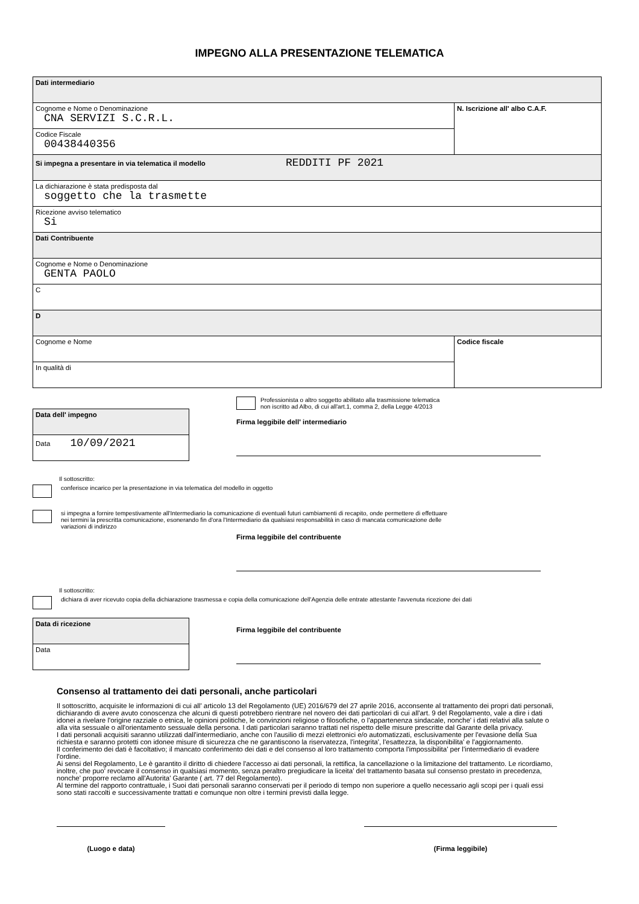IMPEGNO ALLA PRESENTAZIONE TELEMATICA
| Dati intermediario | |
| Cognome e Nome o Denominazione CNA SERVIZI S.C.R.L. | N. Iscrizione all' albo C.A.F. |
| Codice Fiscale 00438440356 | |
| Si impegna a presentare in via telematica il modello REDDITI PF 2021 | |
| La dichiarazione è stata predisposta dal soggetto che la trasmette | |
| Ricezione avviso telematico Si | |
| Dati Contribuente | |
| Cognome e Nome o Denominazione GENTA PAOLO | |
| C | |
| D | |
| Cognome e Nome | Codice fiscale |
| In qualità di | |
| Data dell' impegno |
| Data 10/09/2021 |
Professionista o altro soggetto abilitato alla trasmissione telematica
non iscritto ad Albo, di cui all'art.1, comma 2, della Legge 4/2013
Firma leggibile dell' intermediario
Il sottoscritto:
conferisce incarico per la presentazione in via telematica del modello in oggetto
si impegna a fornire tempestivamente all'Intermediario la comunicazione di eventuali futuri cambiamenti di recapito, onde permettere di effettuare
nei termini la prescritta comunicazione, esonerando fin d'ora l'Intermediario da qualsiasi responsabilità in caso di mancata comunicazione delle
variazioni di indirizzo
Firma leggibile del contribuente
Il sottoscritto:
dichiara di aver ricevuto copia della dichiarazione trasmessa e copia della comunicazione dell'Agenzia delle entrate attestante l'avvenuta ricezione dei dati
| Data di ricezione |
| Data |
Firma leggibile del contribuente
Consenso al trattamento dei dati personali, anche particolari
Il sottoscritto, acquisite le informazioni di cui all' articolo 13 del Regolamento (UE) 2016/679 del 27 aprile 2016, acconsente al trattamento dei propri dati personali, dichiarando di avere avuto conoscenza che alcuni di questi potrebbero rientrare nel novero dei dati particolari di cui all'art. 9 del Regolamento, vale a dire i dati idonei a rivelare l'origine razziale o etnica, le opinioni politiche, le convinzioni religiose o filosofiche, o l'appartenenza sindacale, nonche' i dati relativi alla salute o alla vita sessuale o all'orientamento sessuale della persona. I dati particolari saranno trattati nel rispetto delle misure prescritte dal Garante della privacy.
I dati personali acquisiti saranno utilizzati dall'intermediario, anche con l'ausilio di mezzi elettronici e/o automatizzati, esclusivamente per l'evasione della Sua richiesta e saranno protetti con idonee misure di sicurezza che ne garantiscono la riservatezza, l'integrita', l'esattezza, la disponibilita' e l'aggiornamento.
Il conferimento dei dati è facoltativo; il mancato conferimento dei dati e del consenso al loro trattamento comporta l'impossibilita' per l'intermediario di evadere l'ordine.
Ai sensi del Regolamento, Le è garantito il diritto di chiedere l'accesso ai dati personali, la rettifica, la cancellazione o la limitazione del trattamento. Le ricordiamo, inoltre, che puo' revocare il consenso in qualsiasi momento, senza peraltro pregiudicare la liceita' del trattamento basata sul consenso prestato in precedenza, nonche' proporre reclamo all'Autorita' Garante ( art. 77 del Regolamento).
Al termine del rapporto contrattuale, i Suoi dati personali saranno conservati per il periodo di tempo non superiore a quello necessario agli scopi per i quali essi sono stati raccolti e successivamente trattati e comunque non oltre i termini previsti dalla legge.
(Luogo e data) (Firma leggibile)